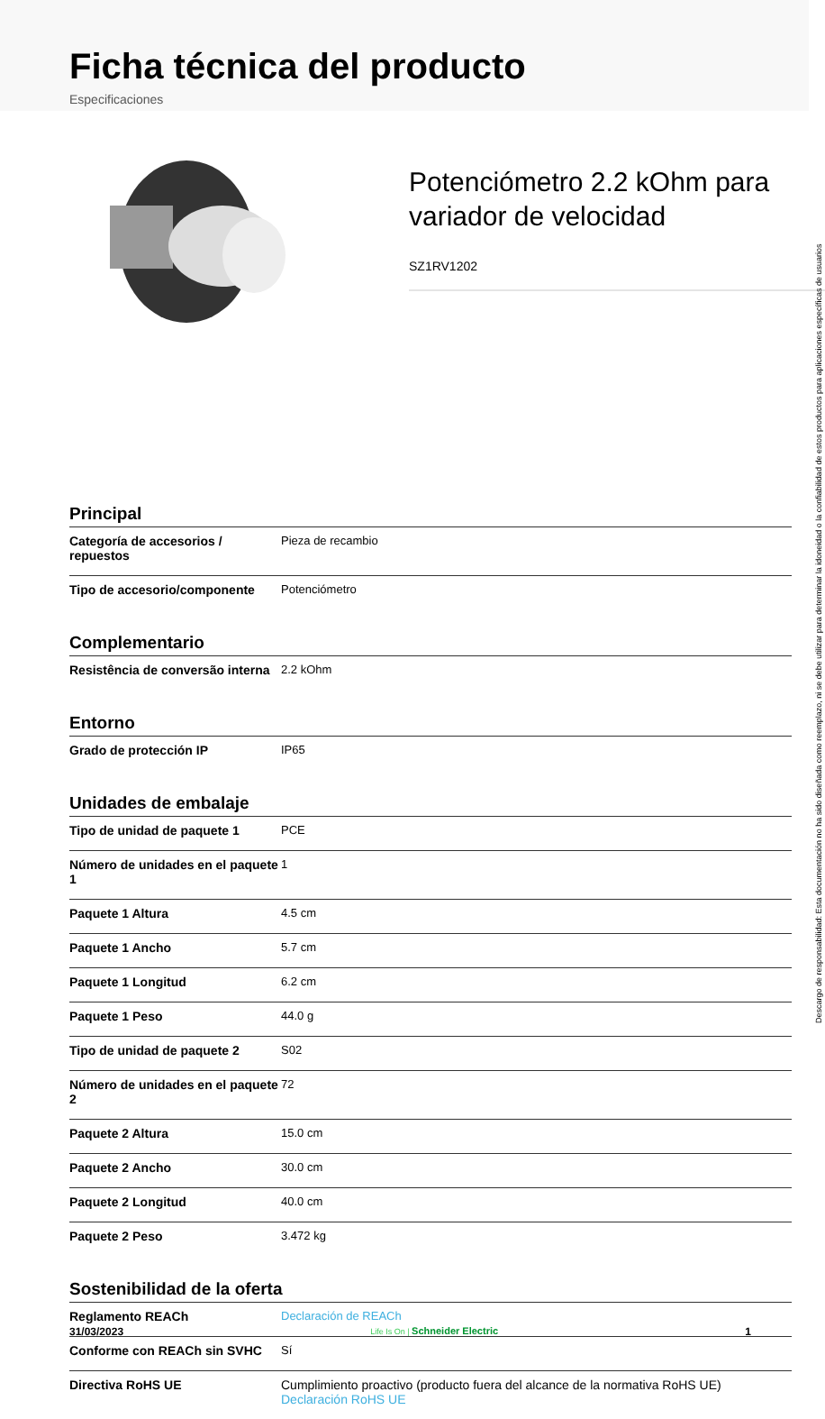Ficha técnica del producto
Especificaciones
Potenciómetro 2.2 kOhm para variador de velocidad
SZ1RV1202
Principal
| Categoría de accesorios / repuestos | Pieza de recambio |
| Tipo de accesorio/componente | Potenciómetro |
Complementario
| Resistência de conversão interna | 2.2 kOhm |
Entorno
| Grado de protección IP | IP65 |
Unidades de embalaje
| Tipo de unidad de paquete 1 | PCE |
| Número de unidades en el paquete 1 | 1 |
| Paquete 1 Altura | 4.5 cm |
| Paquete 1 Ancho | 5.7 cm |
| Paquete 1 Longitud | 6.2 cm |
| Paquete 1 Peso | 44.0 g |
| Tipo de unidad de paquete 2 | S02 |
| Número de unidades en el paquete 2 | 72 |
| Paquete 2 Altura | 15.0 cm |
| Paquete 2 Ancho | 30.0 cm |
| Paquete 2 Longitud | 40.0 cm |
| Paquete 2 Peso | 3.472 kg |
Sostenibilidad de la oferta
| Reglamento REACh | Declaración de REACh |
| Conforme con REACh sin SVHC | Sí |
| Directiva RoHS UE | Cumplimiento proactivo (producto fuera del alcance de la normativa RoHS UE) Declaración RoHS UE |
Descargo de responsabilidad: Esta documentación no ha sido diseñada como reemplazo, ni se debe utilizar para determinar la idoneidad o la confiabilidad de estos productos para aplicaciones específicas de usuarios
31/03/2023 Life Is On | Schneider Electric 1